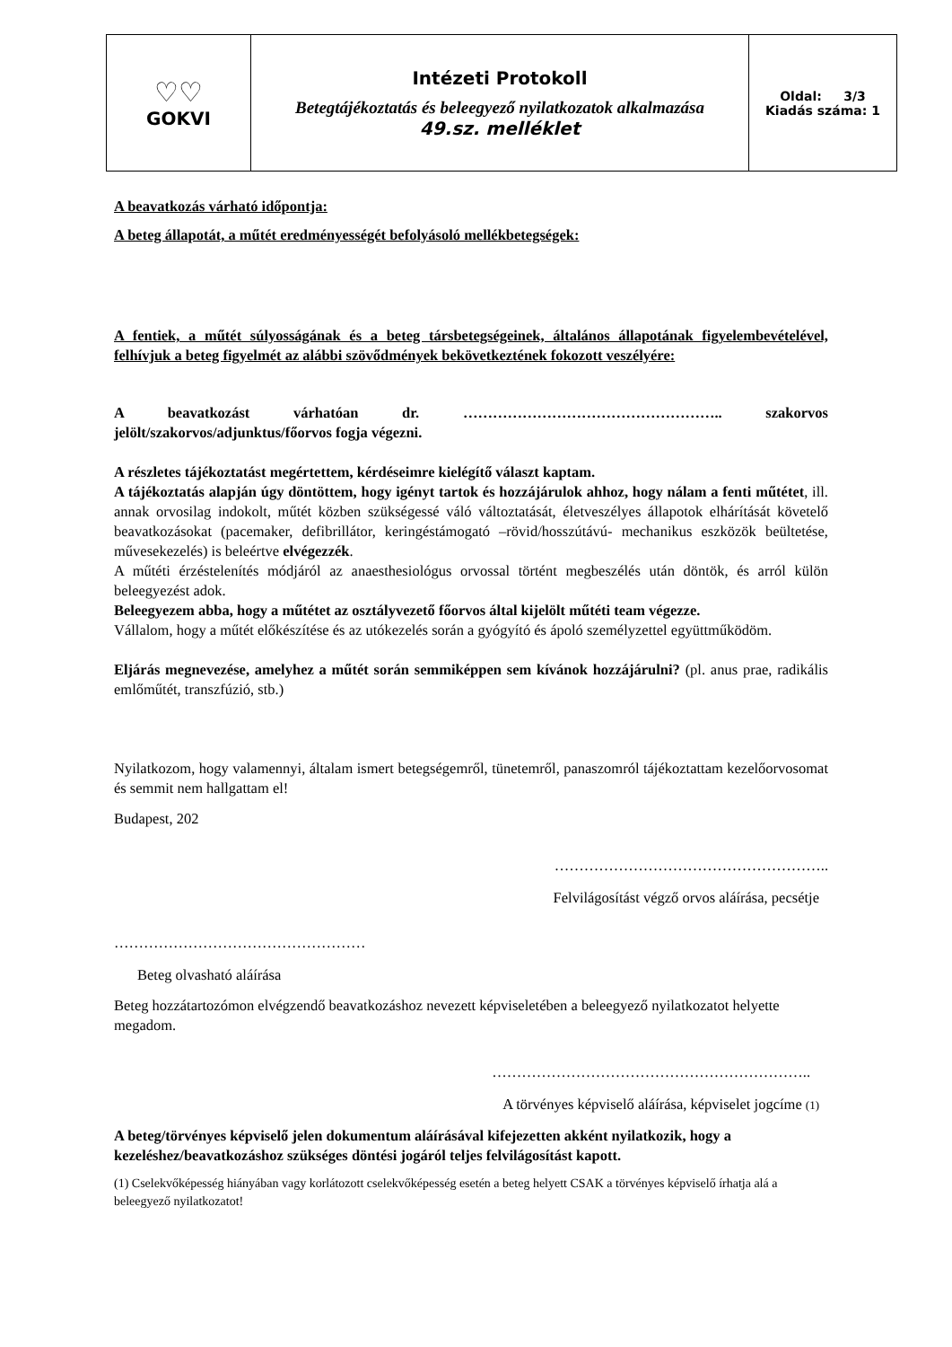| ♡♡ GOKVI | Intézeti Protokoll Betegtájékoztatás és beleegyező nyilatkozatok alkalmazása 49.sz. melléklet | Oldal: 3/3 Kiadás száma: 1 |
A beavatkozás várható időpontja:
A beteg állapotát, a műtét eredményességét befolyásoló mellékbetegségek:
A fentiek, a műtét súlyosságának és a beteg társbetegségeinek, általános állapotának figyelembevételével, felhívjuk a beteg figyelmét az alábbi szövődmények bekövetkeztének fokozott veszélyére:
A beavatkozást várhatóan dr. …………………………………………….. szakorvos jelölt/szakorvos/adjunktus/főorvos fogja végezni.
A részletes tájékoztatást megértettem, kérdéseimre kielégítő választ kaptam.
A tájékoztatás alapján úgy döntöttem, hogy igényt tartok és hozzájárulok ahhoz, hogy nálam a fenti műtétet, ill. annak orvosilag indokolt, műtét közben szükségessé váló változtatását, életveszélyes állapotok elhárítását követelő beavatkozásokat (pacemaker, defibrillátor, keringéstámogató –rövid/hosszútávú- mechanikus eszközök beültetése, művesekezelés) is beleértve elvégezzék.
A műtéti érzéstelenítés módjáról az anaesthesiológus orvossal történt megbeszélés után döntök, és arról külön beleegyezést adok.
Beleegyezem abba, hogy a műtétet az osztályvezető főorvos által kijelölt műtéti team végezze.
Vállalom, hogy a műtét előkészítése és az utókezelés során a gyógyító és ápoló személyzettel együttműködöm.
Eljárás megnevezése, amelyhez a műtét során semmiképpen sem kívánok hozzájárulni? (pl. anus prae, radikális emlőműtét, transzfúzió, stb.)
Nyilatkozom, hogy valamennyi, általam ismert betegségemről, tünetemről, panaszomról tájékoztattam kezelőorvosomat és semmit nem hallgattam el!
Budapest, 202
………………………………………………..
Felvilágosítást végző orvos aláírása, pecsétje
……………………………………………
Beteg olvasható aláírása
Beteg hozzátartozómon elvégzendő beavatkozáshoz nevezett képviseletében a beleegyező nyilatkozatot helyette megadom.
………………………………………………………..
A törvényes képviselő aláírása, képviselet jogcíme (1)
A beteg/törvényes képviselő jelen dokumentum aláírásával kifejezetten akként nyilatkozik, hogy a kezeléshez/beavatkozáshoz szükséges döntési jogáról teljes felvilágosítást kapott.
(1) Cselekvőképesség hiányában vagy korlátozott cselekvőképesség esetén a beteg helyett CSAK a törvényes képviselő írhatja alá a beleegyező nyilatkozatot!